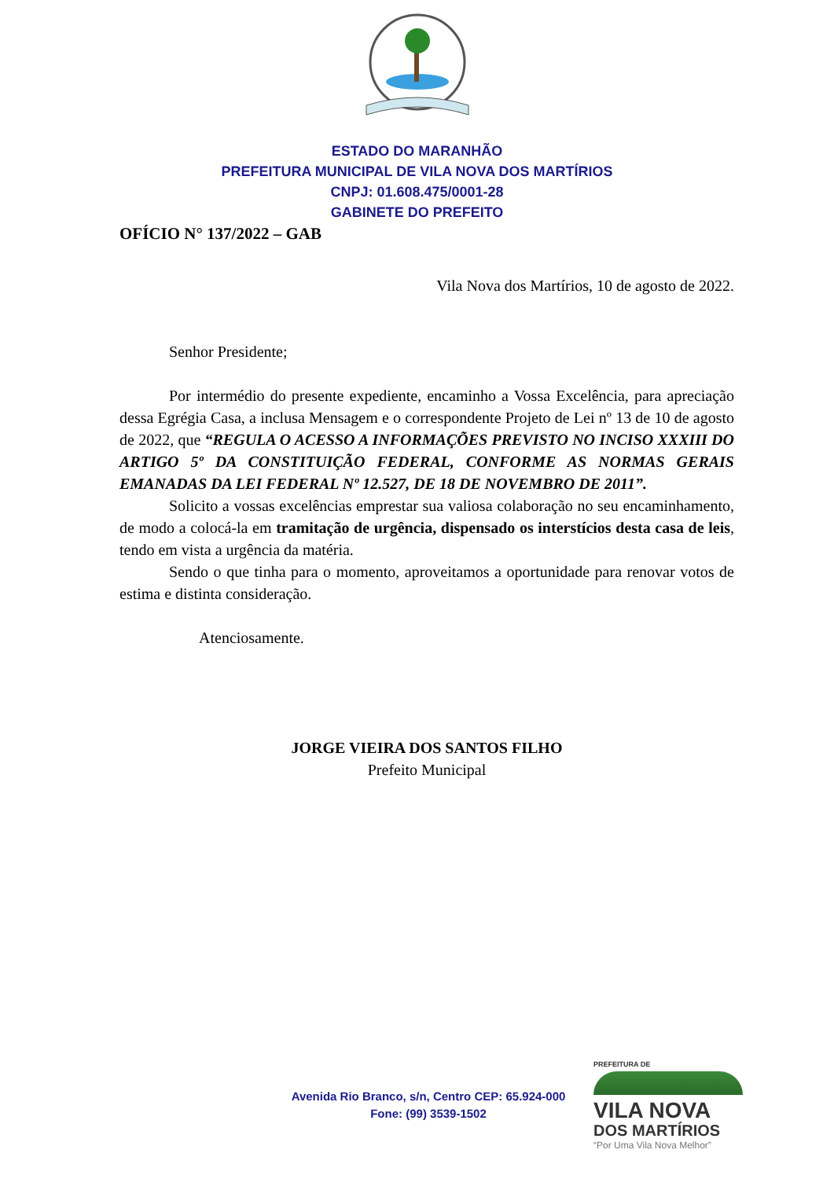ESTADO DO MARANHÃO
PREFEITURA MUNICIPAL DE VILA NOVA DOS MARTÍRIOS
CNPJ: 01.608.475/0001-28
GABINETE DO PREFEITO
OFÍCIO N° 137/2022 – GAB
Vila Nova dos Martírios, 10 de agosto de 2022.
Senhor Presidente;
Por intermédio do presente expediente, encaminho a Vossa Excelência, para apreciação dessa Egrégia Casa, a inclusa Mensagem e o correspondente Projeto de Lei nº 13 de 10 de agosto de 2022, que “REGULA O ACESSO A INFORMAÇÕES PREVISTO NO INCISO XXXIII DO ARTIGO 5º DA CONSTITUIÇÃO FEDERAL, CONFORME AS NORMAS GERAIS EMANADAS DA LEI FEDERAL Nº 12.527, DE 18 DE NOVEMBRO DE 2011”.
Solicito a vossas excelências emprestar sua valiosa colaboração no seu encaminhamento, de modo a colocá-la em tramitação de urgência, dispensado os interstícios desta casa de leis, tendo em vista a urgência da matéria.
Sendo o que tinha para o momento, aproveitamos a oportunidade para renovar votos de estima e distinta consideração.
Atenciosamente.
JORGE VIEIRA DOS SANTOS FILHO
Prefeito Municipal
Avenida Rio Branco, s/n, Centro CEP: 65.924-000
Fone: (99) 3539-1502
PREFEITURA DE
VILA NOVA
DOS MARTÍRIOS
“Por Uma Vila Nova Melhor”